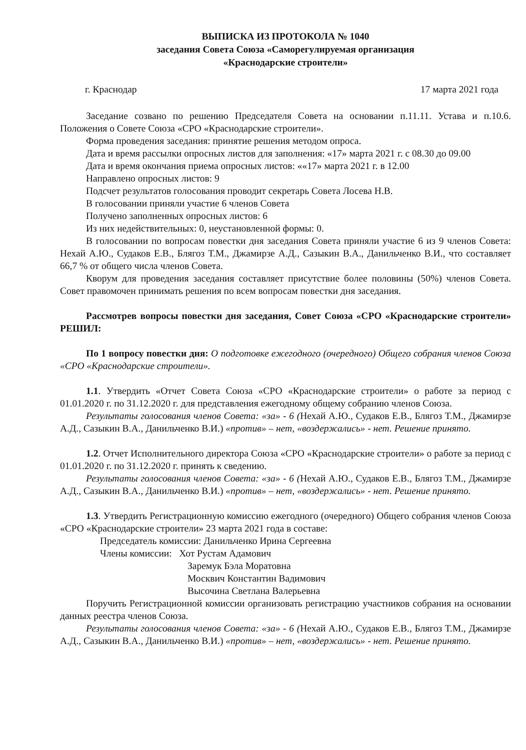ВЫПИСКА ИЗ ПРОТОКОЛА № 1040
заседания Совета Союза «Саморегулируемая организация
«Краснодарские строители»
г. Краснодар 17 марта 2021 года
Заседание созвано по решению Председателя Совета на основании п.11.11. Устава и п.10.6. Положения о Совете Союза «СРО «Краснодарские строители».
Форма проведения заседания: принятие решения методом опроса.
Дата и время рассылки опросных листов для заполнения: «17» марта 2021 г. с 08.30 до 09.00
Дата и время окончания приема опросных листов: ««17» марта 2021 г. в 12.00
Направлено опросных листов: 9
Подсчет результатов голосования проводит секретарь Совета Лосева Н.В.
В голосовании приняли участие 6 членов Совета
Получено заполненных опросных листов: 6
Из них недействительных: 0, неустановленной формы: 0.
В голосовании по вопросам повестки дня заседания Совета приняли участие 6 из 9 членов Совета: Нехай А.Ю., Судаков Е.В., Блягоз Т.М., Джамирзе А.Д., Сазыкин В.А., Данильченко В.И., что составляет 66,7 % от общего числа членов Совета.
Кворум для проведения заседания составляет присутствие более половины (50%) членов Совета. Совет правомочен принимать решения по всем вопросам повестки дня заседания.
Рассмотрев вопросы повестки дня заседания, Совет Союза «СРО «Краснодарские строители» РЕШИЛ:
По 1 вопросу повестки дня: О подготовке ежегодного (очередного) Общего собрания членов Союза «СРО «Краснодарские строители».
1.1. Утвердить «Отчет Совета Союза «СРО «Краснодарские строители» о работе за период с 01.01.2020 г. по 31.12.2020 г. для представления ежегодному общему собранию членов Союза.
Результаты голосования членов Совета: «за» - 6 (Нехай А.Ю., Судаков Е.В., Блягоз Т.М., Джамирзе А.Д., Сазыкин В.А., Данильченко В.И.) «против» – нет, «воздержались» - нет. Решение принято.
1.2. Отчет Исполнительного директора Союза «СРО «Краснодарские строители» о работе за период с 01.01.2020 г. по 31.12.2020 г. принять к сведению.
Результаты голосования членов Совета: «за» - 6 (Нехай А.Ю., Судаков Е.В., Блягоз Т.М., Джамирзе А.Д., Сазыкин В.А., Данильченко В.И.) «против» – нет, «воздержались» - нет. Решение принято.
1.3. Утвердить Регистрационную комиссию ежегодного (очередного) Общего собрания членов Союза «СРО «Краснодарские строители» 23 марта 2021 года в составе:
Председатель комиссии: Данильченко Ирина Сергеевна
Члены комиссии: Хот Рустам Адамович
Заремук Бэла Моратовна
Москвич Константин Вадимович
Высочина Светлана Валерьевна
Поручить Регистрационной комиссии организовать регистрацию участников собрания на основании данных реестра членов Союза.
Результаты голосования членов Совета: «за» - 6 (Нехай А.Ю., Судаков Е.В., Блягоз Т.М., Джамирзе А.Д., Сазыкин В.А., Данильченко В.И.) «против» – нет, «воздержались» - нет. Решение принято.